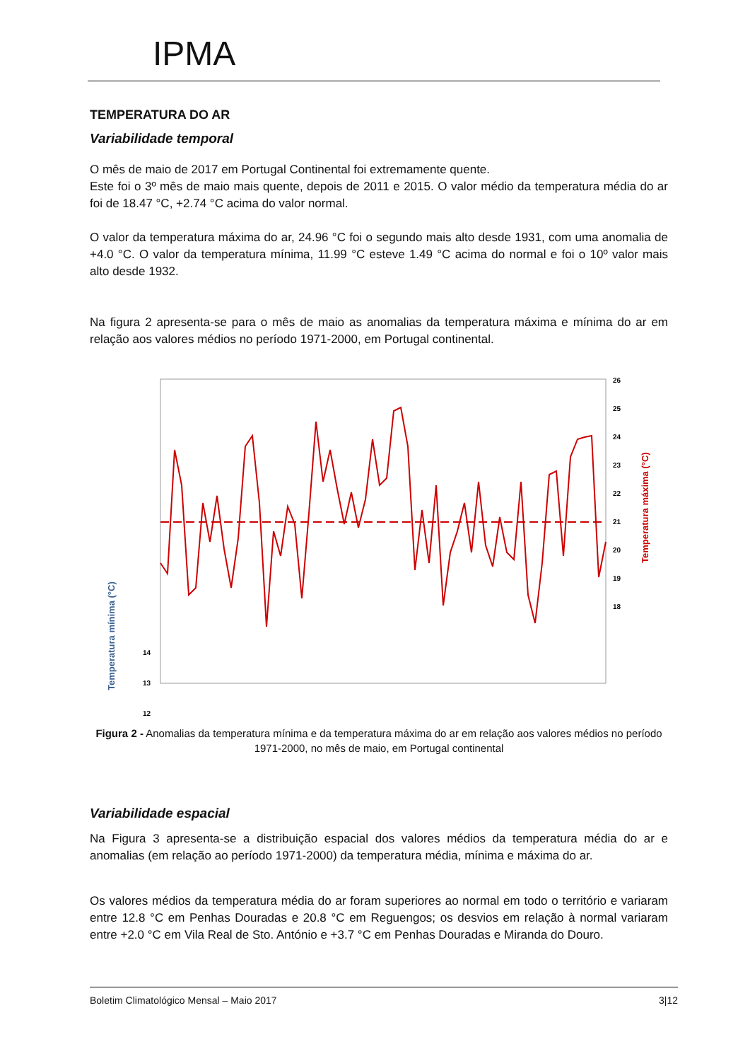IPMA
TEMPERATURA DO AR
Variabilidade temporal
O mês de maio de 2017 em Portugal Continental foi extremamente quente.
Este foi o 3º mês de maio mais quente, depois de 2011 e 2015. O valor médio da temperatura média do ar foi de 18.47 °C, +2.74 °C acima do valor normal.
O valor da temperatura máxima do ar, 24.96 °C foi o segundo mais alto desde 1931, com uma anomalia de +4.0 °C. O valor da temperatura mínima, 11.99 °C esteve 1.49 °C acima do normal e foi o 10º valor mais alto desde 1932.
Na figura 2 apresenta-se para o mês de maio as anomalias da temperatura máxima e mínima do ar em relação aos valores médios no período 1971-2000, em Portugal continental.
26
25
24
23
22
21
20
19
18
14
13
12
Temperatura máxima (°C)
Temperatura mínima (°C)
Figura 2 - Anomalias da temperatura mínima e da temperatura máxima do ar em relação aos valores médios no período 1971-2000, no mês de maio, em Portugal continental
Variabilidade espacial
Na Figura 3 apresenta-se a distribuição espacial dos valores médios da temperatura média do ar e anomalias (em relação ao período 1971-2000) da temperatura média, mínima e máxima do ar.
Os valores médios da temperatura média do ar foram superiores ao normal em todo o território e variaram entre 12.8 °C em Penhas Douradas e 20.8 °C em Reguengos; os desvios em relação à normal variaram entre +2.0 °C em Vila Real de Sto. António e +3.7 °C em Penhas Douradas e Miranda do Douro.
Boletim Climatológico Mensal – Maio 2017 3|12